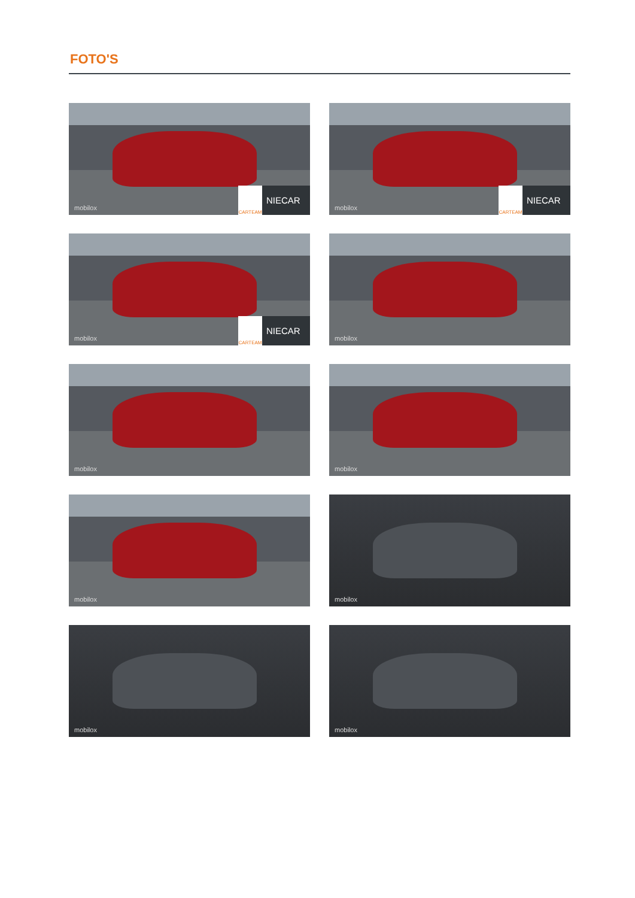FOTO'S
mobilox CARTEAM NIECAR
mobilox CARTEAM NIECAR
mobilox CARTEAM NIECAR
mobilox
mobilox
mobilox
mobilox
mobilox
mobilox
mobilox